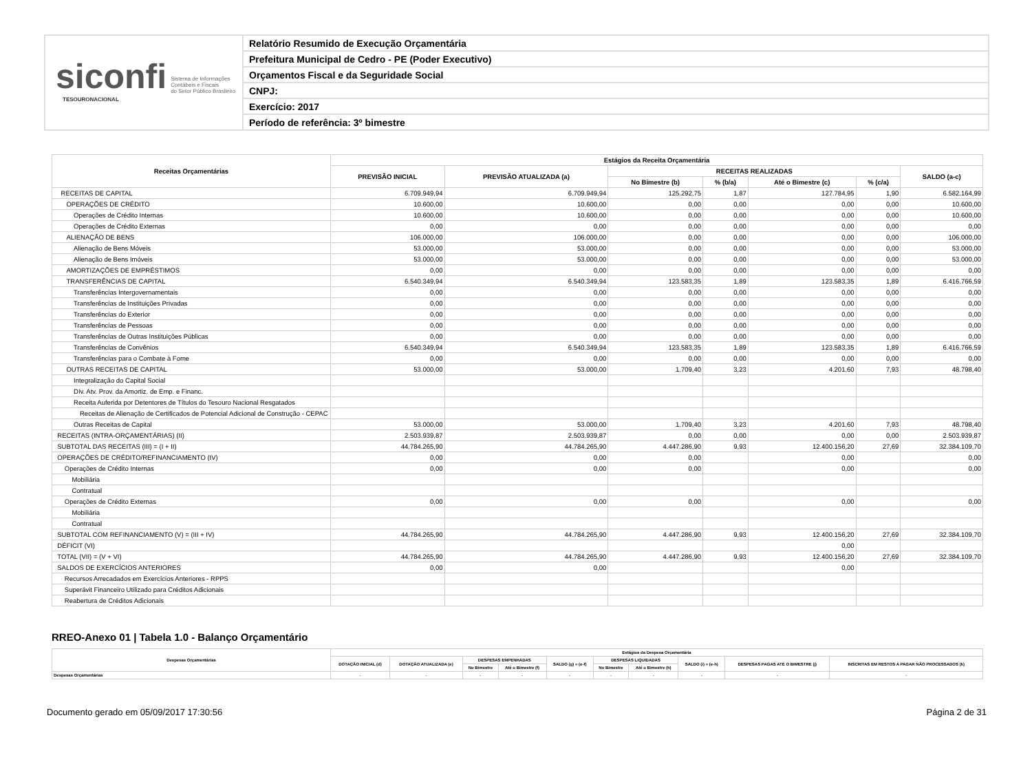siconfi Sistema de Informações
Contábeis e Fiscais
do Setor Público Brasileiro
TESOURONACIONAL
Relatório Resumido de Execução Orçamentária
Prefeitura Municipal de Cedro - PE (Poder Executivo)
Orçamentos Fiscal e da Seguridade Social
CNPJ:
Exercício: 2017
Período de referência: 3º bimestre
| Receitas Orçamentárias | Estágios da Receita Orçamentária | | | | | | |
| --- | --- | --- | --- | --- | --- | --- | --- |
| | PREVISÃO INICIAL | PREVISÃO ATUALIZADA (a) | RECEITAS REALIZADAS | | | | SALDO (a-c) |
| | | | No Bimestre (b) | % (b/a) | Até o Bimestre (c) | % (c/a) | |
| RECEITAS DE CAPITAL | 6.709.949,94 | 6.709.949,94 | 125.292,75 | 1,87 | 127.784,95 | 1,90 | 6.582.164,99 |
| OPERAÇÕES DE CRÉDITO | 10.600,00 | 10.600,00 | 0,00 | 0,00 | 0,00 | 0,00 | 10.600,00 |
| Operações de Crédito Internas | 10.600,00 | 10.600,00 | 0,00 | 0,00 | 0,00 | 0,00 | 10.600,00 |
| Operações de Crédito Externas | 0,00 | 0,00 | 0,00 | 0,00 | 0,00 | 0,00 | 0,00 |
| ALIENAÇÃO DE BENS | 106.000,00 | 106.000,00 | 0,00 | 0,00 | 0,00 | 0,00 | 106.000,00 |
| Alienação de Bens Móveis | 53.000,00 | 53.000,00 | 0,00 | 0,00 | 0,00 | 0,00 | 53.000,00 |
| Alienação de Bens Imóveis | 53.000,00 | 53.000,00 | 0,00 | 0,00 | 0,00 | 0,00 | 53.000,00 |
| AMORTIZAÇÕES DE EMPRÉSTIMOS | 0,00 | 0,00 | 0,00 | 0,00 | 0,00 | 0,00 | 0,00 |
| TRANSFERÊNCIAS DE CAPITAL | 6.540.349,94 | 6.540.349,94 | 123.583,35 | 1,89 | 123.583,35 | 1,89 | 6.416.766,59 |
| Transferências Intergovernamentais | 0,00 | 0,00 | 0,00 | 0,00 | 0,00 | 0,00 | 0,00 |
| Transferências de Instituições Privadas | 0,00 | 0,00 | 0,00 | 0,00 | 0,00 | 0,00 | 0,00 |
| Transferências do Exterior | 0,00 | 0,00 | 0,00 | 0,00 | 0,00 | 0,00 | 0,00 |
| Transferências de Pessoas | 0,00 | 0,00 | 0,00 | 0,00 | 0,00 | 0,00 | 0,00 |
| Transferências de Outras Instituições Públicas | 0,00 | 0,00 | 0,00 | 0,00 | 0,00 | 0,00 | 0,00 |
| Transferências de Convênios | 6.540.349,94 | 6.540.349,94 | 123.583,35 | 1,89 | 123.583,35 | 1,89 | 6.416.766,59 |
| Transferências para o Combate à Fome | 0,00 | 0,00 | 0,00 | 0,00 | 0,00 | 0,00 | 0,00 |
| OUTRAS RECEITAS DE CAPITAL | 53.000,00 | 53.000,00 | 1.709,40 | 3,23 | 4.201,60 | 7,93 | 48.798,40 |
| Integralização do Capital Social | | | | | | | |
| Dív. Atv. Prov. da Amortiz. de Emp. e Financ. | | | | | | | |
| Receita Auferida por Detentores de Títulos do Tesouro Nacional Resgatados | | | | | | | |
| Receitas de Alienação de Certificados de Potencial Adicional de Construção - CEPAC | | | | | | | |
| Outras Receitas de Capital | 53.000,00 | 53.000,00 | 1.709,40 | 3,23 | 4.201,60 | 7,93 | 48.798,40 |
| RECEITAS (INTRA-ORÇAMENTÁRIAS) (II) | 2.503.939,87 | 2.503.939,87 | 0,00 | 0,00 | 0,00 | 0,00 | 2.503.939,87 |
| SUBTOTAL DAS RECEITAS (III) = (I + II) | 44.784.265,90 | 44.784.265,90 | 4.447.286,90 | 9,93 | 12.400.156,20 | 27,69 | 32.384.109,70 |
| OPERAÇÕES DE CRÉDITO/REFINANCIAMENTO (IV) | 0,00 | 0,00 | 0,00 | | 0,00 | | 0,00 |
| Operações de Crédito Internas | 0,00 | 0,00 | 0,00 | | 0,00 | | 0,00 |
| Mobiliária | | | | | | | |
| Contratual | | | | | | | |
| Operações de Crédito Externas | 0,00 | 0,00 | 0,00 | | 0,00 | | 0,00 |
| Mobiliária | | | | | | | |
| Contratual | | | | | | | |
| SUBTOTAL COM REFINANCIAMENTO (V) = (III + IV) | 44.784.265,90 | 44.784.265,90 | 4.447.286,90 | 9,93 | 12.400.156,20 | 27,69 | 32.384.109,70 |
| DÉFICIT (VI) | | | | | 0,00 | | |
| TOTAL (VII) = (V + VI) | 44.784.265,90 | 44.784.265,90 | 4.447.286,90 | 9,93 | 12.400.156,20 | 27,69 | 32.384.109,70 |
| SALDOS DE EXERCÍCIOS ANTERIORES | 0,00 | 0,00 | | | 0,00 | | |
| Recursos Arrecadados em Exercícios Anteriores - RPPS | | | | | | | |
| Superávit Financeiro Utilizado para Créditos Adicionais | | | | | | | |
| Reabertura de Créditos Adicionais | | | | | | | |
RREO-Anexo 01 | Tabela 1.0 - Balanço Orçamentário
| Despesas Orçamentárias | Estágios da Despesa Orçamentária | | | | | | | | | |
| --- | --- | --- | --- | --- | --- | --- | --- | --- | --- | --- |
| | DOTAÇÃO INICIAL (d) | DOTAÇÃO ATUALIZADA (e) | DESPESAS EMPENHADAS | | SALDO (g) = (e-f) | DESPESAS LIQUIDADAS | | SALDO (i) = (e-h) | DESPESAS PAGAS ATÉ O BIMESTRE (j) | INSCRITAS EM RESTOS A PAGAR NÃO PROCESSADOS (k) |
| | | | No Bimestre | Até o Bimestre (f) | | No Bimestre | Até o Bimestre (h) | | | |
| Despesas Orçamentárias | - | - | - | - | - | - | - | - | - | - |
Documento gerado em 05/09/2017 17:30:56 Página 2 de 31